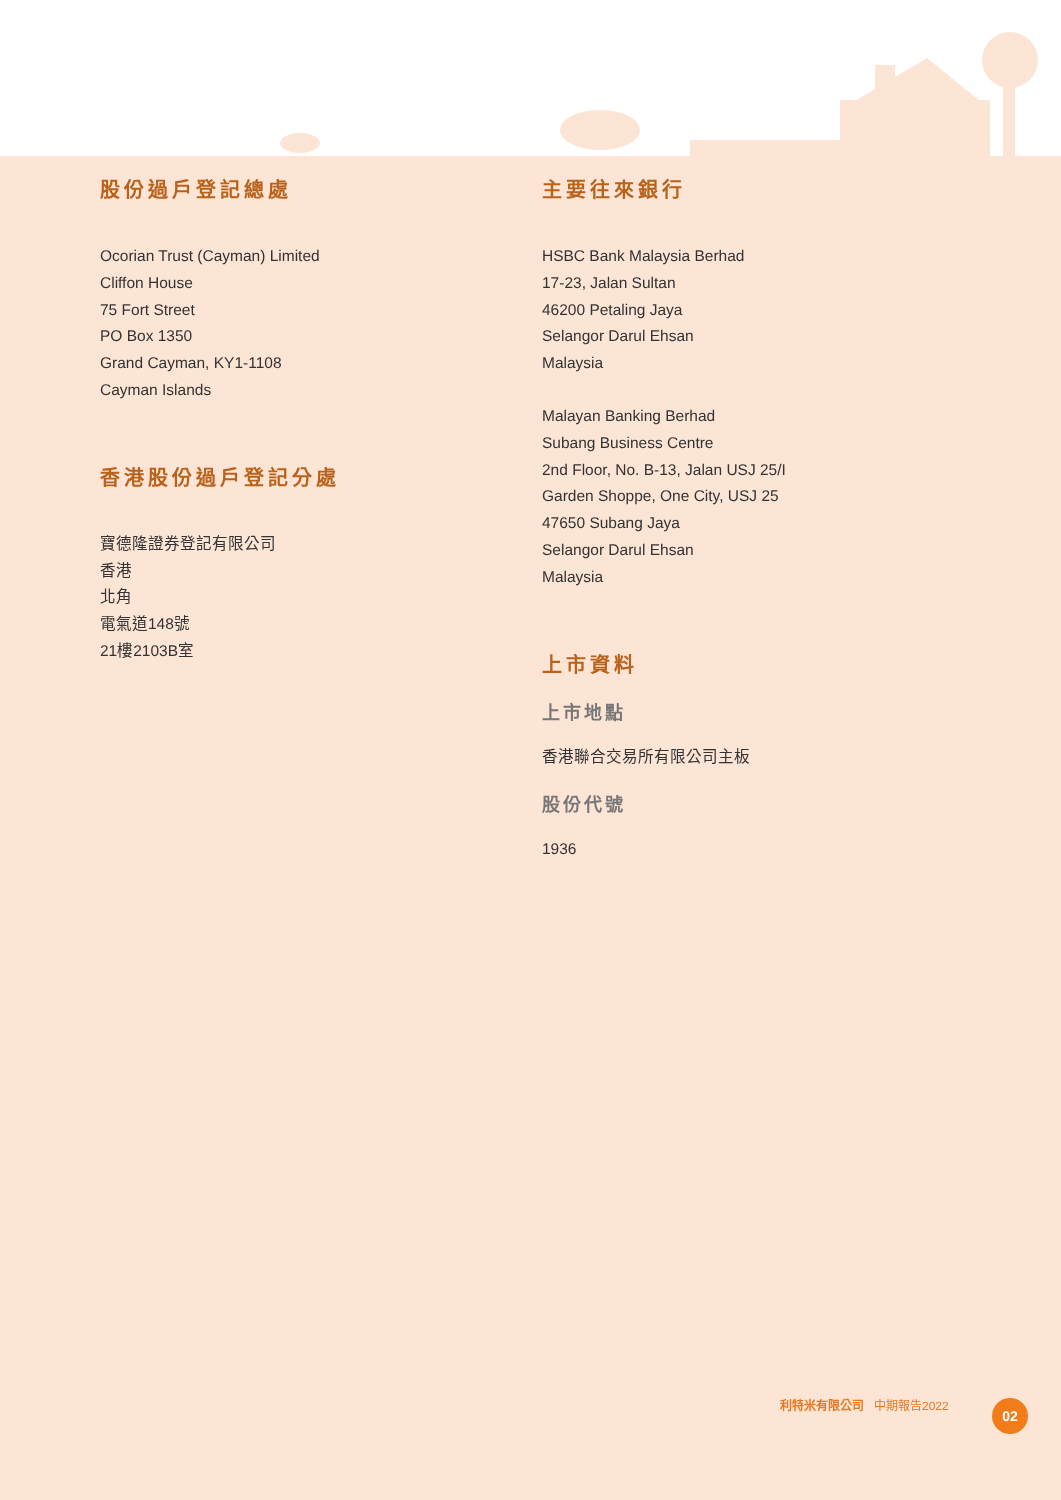股份過戶登記總處
Ocorian Trust (Cayman) Limited
Cliffon House
75 Fort Street
PO Box 1350
Grand Cayman, KY1-1108
Cayman Islands
香港股份過戶登記分處
寶德隆證券登記有限公司
香港
北角
電氣道148號
21樓2103B室
主要往來銀行
HSBC Bank Malaysia Berhad
17-23, Jalan Sultan
46200 Petaling Jaya
Selangor Darul Ehsan
Malaysia
Malayan Banking Berhad
Subang Business Centre
2nd Floor, No. B-13, Jalan USJ 25/I
Garden Shoppe, One City, USJ 25
47650 Subang Jaya
Selangor Darul Ehsan
Malaysia
上市資料
上市地點
香港聯合交易所有限公司主板
股份代號
1936
利特米有限公司 中期報告2022 02